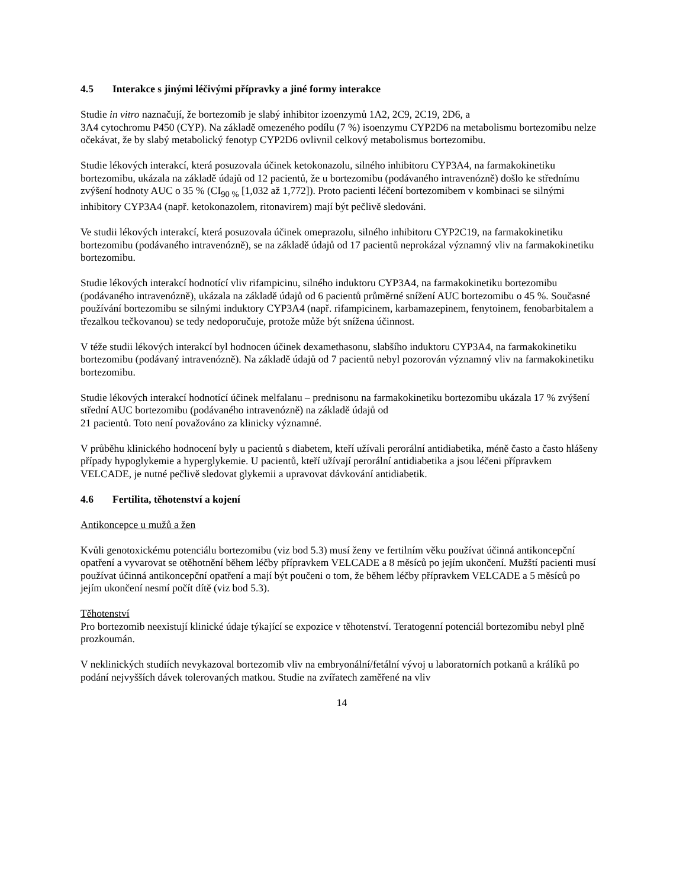4.5 Interakce s jinými léčivými přípravky a jiné formy interakce
Studie in vitro naznačují, že bortezomib je slabý inhibitor izoenzymů 1A2, 2C9, 2C19, 2D6, a
3A4 cytochromu P450 (CYP). Na základě omezeného podílu (7 %) isoenzymu CYP2D6 na metabolismu bortezomibu nelze očekávat, že by slabý metabolický fenotyp CYP2D6 ovlivnil celkový metabolismus bortezomibu.
Studie lékových interakcí, která posuzovala účinek ketokonazolu, silného inhibitoru CYP3A4, na farmakokinetiku bortezomibu, ukázala na základě údajů od 12 pacientů, že u bortezomibu (podávaného intravenózně) došlo ke střednímu zvýšení hodnoty AUC o 35 % (CI<sub>90 %</sub> [1,032 až 1,772]). Proto pacienti léčení bortezomibem v kombinaci se silnými inhibitory CYP3A4 (např. ketokonazolem, ritonavirem) mají být pečlivě sledováni.
Ve studii lékových interakcí, která posuzovala účinek omeprazolu, silného inhibitoru CYP2C19, na farmakokinetiku bortezomibu (podávaného intravenózně), se na základě údajů od 17 pacientů neprokázal významný vliv na farmakokinetiku bortezomibu.
Studie lékových interakcí hodnotící vliv rifampicinu, silného induktoru CYP3A4, na farmakokinetiku bortezomibu (podávaného intravenózně), ukázala na základě údajů od 6 pacientů průměrné snížení AUC bortezomibu o 45 %. Současné používání bortezomibu se silnými induktory CYP3A4 (např. rifampicinem, karbamazepinem, fenytoinem, fenobarbitalem a třezalkou tečkovanou) se tedy nedoporučuje, protože může být snížena účinnost.
V téže studii lékových interakcí byl hodnocen účinek dexamethasonu, slabšího induktoru CYP3A4, na farmakokinetiku bortezomibu (podávaný intravenózně). Na základě údajů od 7 pacientů nebyl pozorován významný vliv na farmakokinetiku bortezomibu.
Studie lékových interakcí hodnotící účinek melfalanu – prednisonu na farmakokinetiku bortezomibu ukázala 17 % zvýšení střední AUC bortezomibu (podávaného intravenózně) na základě údajů od
21 pacientů. Toto není považováno za klinicky významné.
V průběhu klinického hodnocení byly u pacientů s diabetem, kteří užívali perorální antidiabetika, méně často a často hlášeny případy hypoglykemie a hyperglykemie. U pacientů, kteří užívají perorální antidiabetika a jsou léčeni přípravkem VELCADE, je nutné pečlivě sledovat glykemii a upravovat dávkování antidiabetik.
4.6 Fertilita, těhotenství a kojení
Antikoncepce u mužů a žen
Kvůli genotoxickému potenciálu bortezomibu (viz bod 5.3) musí ženy ve fertilním věku používat účinná antikoncepční opatření a vyvarovat se otěhotnění během léčby přípravkem VELCADE a 8 měsíců po jejím ukončení. Mužští pacienti musí používat účinná antikoncepční opatření a mají být poučeni o tom, že během léčby přípravkem VELCADE a 5 měsíců po jejím ukončení nesmí počít dítě (viz bod 5.3).
Těhotenství
Pro bortezomib neexistují klinické údaje týkající se expozice v těhotenství. Teratogenní potenciál bortezomibu nebyl plně prozkoumán.
V neklinických studiích nevykazoval bortezomib vliv na embryonální/fetální vývoj u laboratorních potkanů a králíků po podání nejvyšších dávek tolerovaných matkou. Studie na zvířatech zaměřené na vliv
14